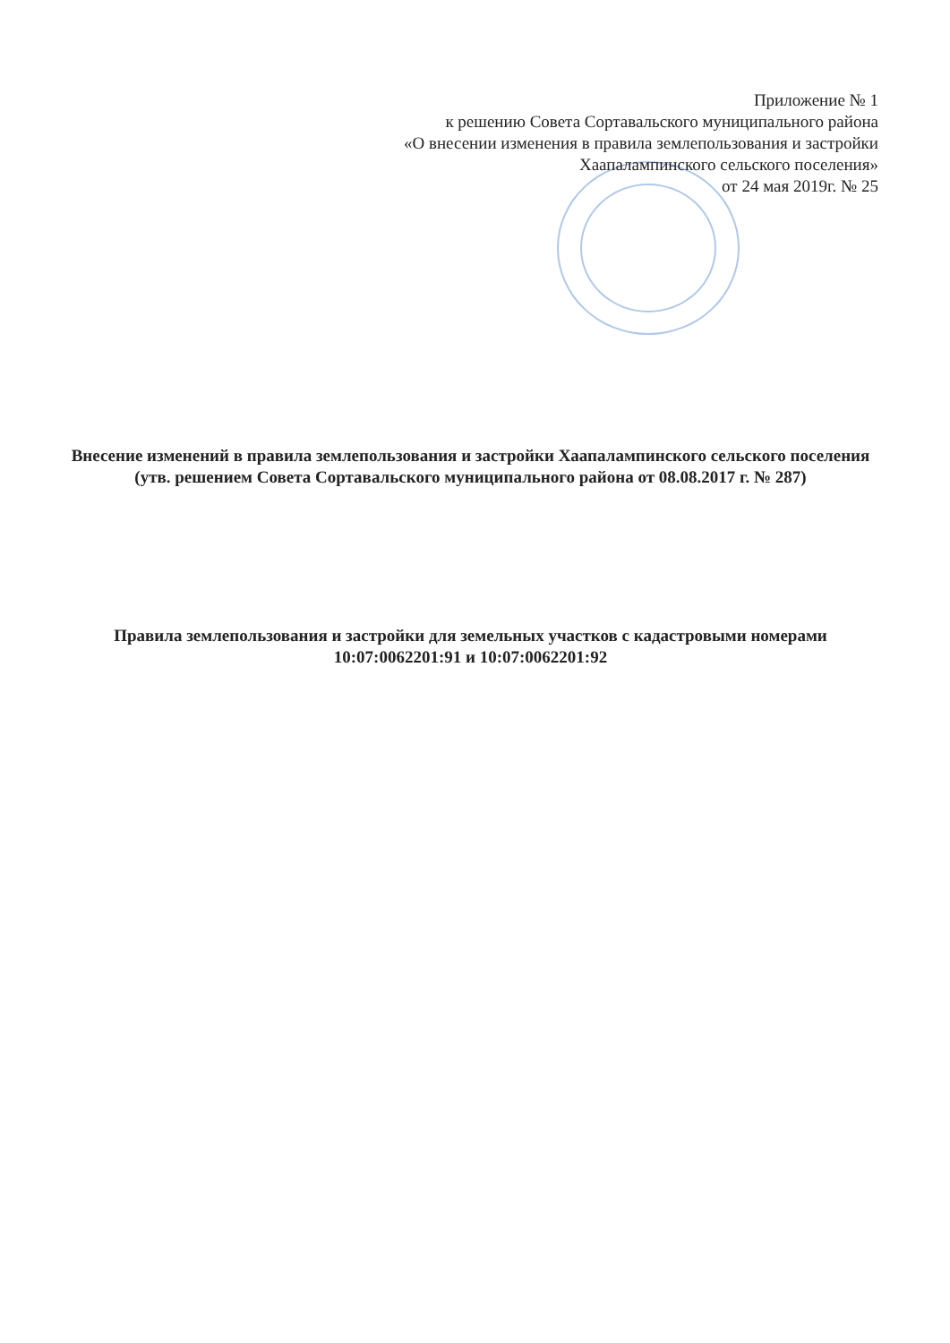Приложение № 1
к решению Совета Сортавальского муниципального района
«О внесении изменения в правила землепользования и застройки
Хаапалампинского сельского поселения»
от 24 мая 2019г. № 25
Внесение изменений в правила землепользования и застройки Хаапалампинского сельского поселения (утв. решением Совета Сортавальского муниципального района от 08.08.2017 г. № 287)
Правила землепользования и застройки для земельных участков с кадастровыми номерами 10:07:0062201:91 и 10:07:0062201:92